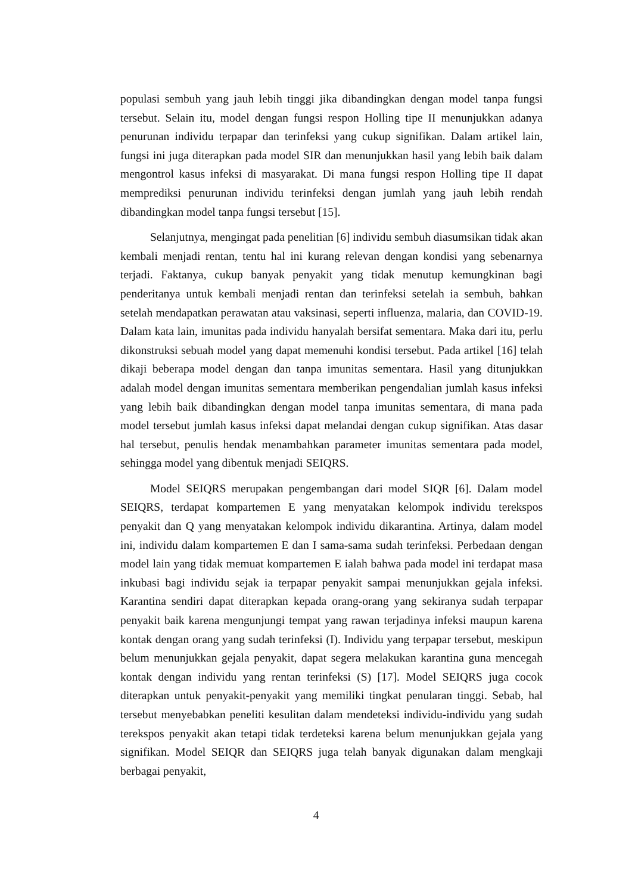populasi sembuh yang jauh lebih tinggi jika dibandingkan dengan model tanpa fungsi tersebut. Selain itu, model dengan fungsi respon Holling tipe II menunjukkan adanya penurunan individu terpapar dan terinfeksi yang cukup signifikan. Dalam artikel lain, fungsi ini juga diterapkan pada model SIR dan menunjukkan hasil yang lebih baik dalam mengontrol kasus infeksi di masyarakat. Di mana fungsi respon Holling tipe II dapat memprediksi penurunan individu terinfeksi dengan jumlah yang jauh lebih rendah dibandingkan model tanpa fungsi tersebut [15].
Selanjutnya, mengingat pada penelitian [6] individu sembuh diasumsikan tidak akan kembali menjadi rentan, tentu hal ini kurang relevan dengan kondisi yang sebenarnya terjadi. Faktanya, cukup banyak penyakit yang tidak menutup kemungkinan bagi penderitanya untuk kembali menjadi rentan dan terinfeksi setelah ia sembuh, bahkan setelah mendapatkan perawatan atau vaksinasi, seperti influenza, malaria, dan COVID-19. Dalam kata lain, imunitas pada individu hanyalah bersifat sementara. Maka dari itu, perlu dikonstruksi sebuah model yang dapat memenuhi kondisi tersebut. Pada artikel [16] telah dikaji beberapa model dengan dan tanpa imunitas sementara. Hasil yang ditunjukkan adalah model dengan imunitas sementara memberikan pengendalian jumlah kasus infeksi yang lebih baik dibandingkan dengan model tanpa imunitas sementara, di mana pada model tersebut jumlah kasus infeksi dapat melandai dengan cukup signifikan. Atas dasar hal tersebut, penulis hendak menambahkan parameter imunitas sementara pada model, sehingga model yang dibentuk menjadi SEIQRS.
Model SEIQRS merupakan pengembangan dari model SIQR [6]. Dalam model SEIQRS, terdapat kompartemen E yang menyatakan kelompok individu terekspos penyakit dan Q yang menyatakan kelompok individu dikarantina. Artinya, dalam model ini, individu dalam kompartemen E dan I sama-sama sudah terinfeksi. Perbedaan dengan model lain yang tidak memuat kompartemen E ialah bahwa pada model ini terdapat masa inkubasi bagi individu sejak ia terpapar penyakit sampai menunjukkan gejala infeksi. Karantina sendiri dapat diterapkan kepada orang-orang yang sekiranya sudah terpapar penyakit baik karena mengunjungi tempat yang rawan terjadinya infeksi maupun karena kontak dengan orang yang sudah terinfeksi (I). Individu yang terpapar tersebut, meskipun belum menunjukkan gejala penyakit, dapat segera melakukan karantina guna mencegah kontak dengan individu yang rentan terinfeksi (S) [17]. Model SEIQRS juga cocok diterapkan untuk penyakit-penyakit yang memiliki tingkat penularan tinggi. Sebab, hal tersebut menyebabkan peneliti kesulitan dalam mendeteksi individu-individu yang sudah terekspos penyakit akan tetapi tidak terdeteksi karena belum menunjukkan gejala yang signifikan. Model SEIQR dan SEIQRS juga telah banyak digunakan dalam mengkaji berbagai penyakit,
4